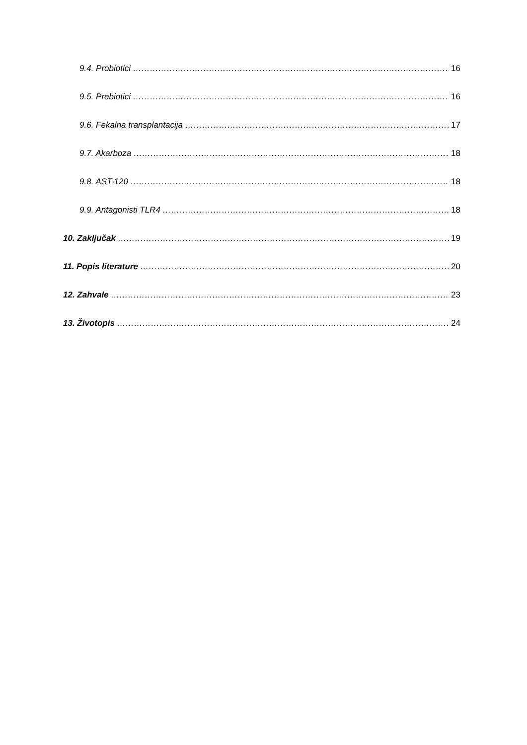9.4. Probiotici 16
9.5. Prebiotici 16
9.6. Fekalna transplantacija 17
9.7. Akarboza 18
9.8. AST-120 18
9.9. Antagonisti TLR4 18
10. Zaključak 19
11. Popis literature 20
12. Zahvale 23
13. Životopis 24